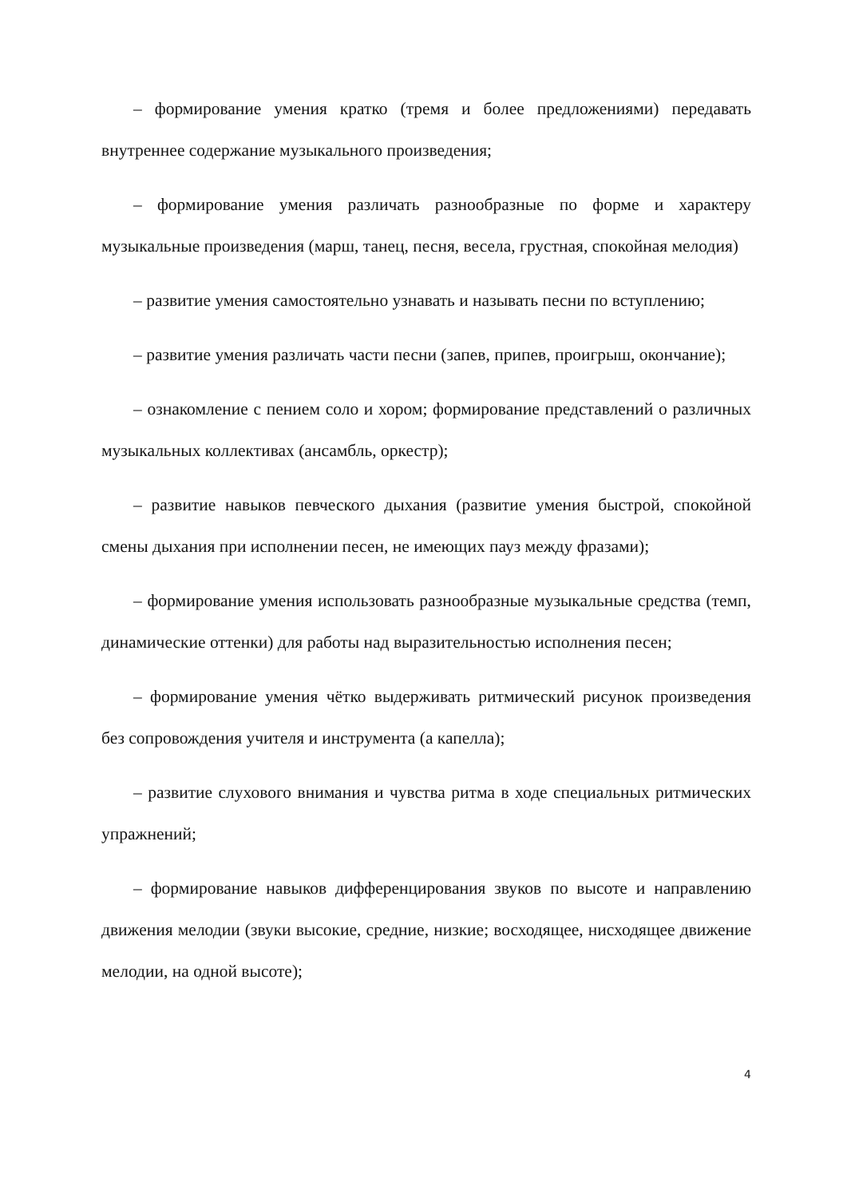– формирование умения кратко (тремя и более предложениями) передавать внутреннее содержание музыкального произведения;
– формирование умения различать разнообразные по форме и характеру музыкальные произведения (марш, танец, песня, весела, грустная, спокойная мелодия)
– развитие умения самостоятельно узнавать и называть песни по вступлению;
– развитие умения различать части песни (запев, припев, проигрыш, окончание);
– ознакомление с пением соло и хором; формирование представлений о различных музыкальных коллективах (ансамбль, оркестр);
– развитие навыков певческого дыхания (развитие умения быстрой, спокойной смены дыхания при исполнении песен, не имеющих пауз между фразами);
– формирование умения использовать разнообразные музыкальные средства (темп, динамические оттенки) для работы над выразительностью исполнения песен;
– формирование умения чётко выдерживать ритмический рисунок произведения без сопровождения учителя и инструмента (а капелла);
– развитие слухового внимания и чувства ритма в ходе специальных ритмических упражнений;
– формирование навыков дифференцирования звуков по высоте и направлению движения мелодии (звуки высокие, средние, низкие; восходящее, нисходящее движение мелодии, на одной высоте);
4